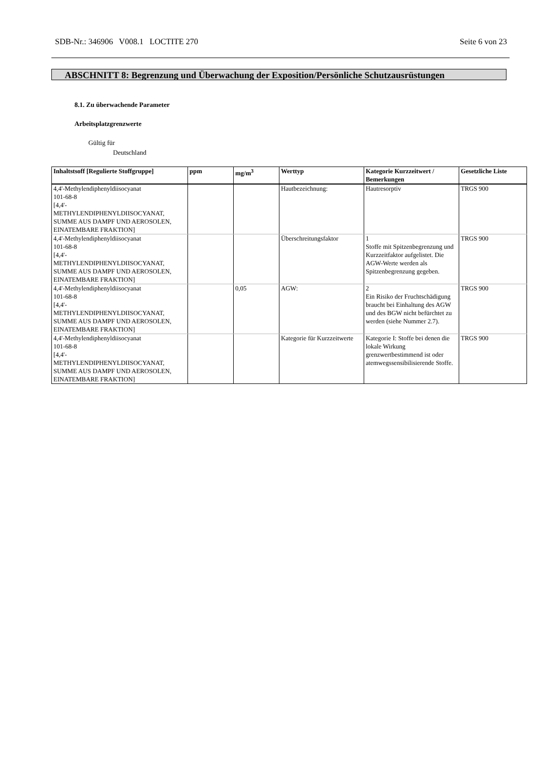SDB-Nr.: 346906 V008.1 LOCTITE 270 Seite 6 von 23
ABSCHNITT 8: Begrenzung und Überwachung der Exposition/Persönliche Schutzausrüstungen
8.1. Zu überwachende Parameter
Arbeitsplatzgrenzwerte
Gültig für
Deutschland
| Inhaltstsoff [Regulierte Stoffgruppe] | ppm | mg/m<sup>3</sup> | Werttyp | Kategorie Kurzzeitwert / Bemerkungen | Gesetzliche Liste |
| --- | --- | --- | --- | --- | --- |
| 4,4'-Methylendiphenyldiisocyanat 101-68-8 [4,4'- METHYLENDIPHENYLDIISOCYANAT, SUMME AUS DAMPF UND AEROSOLEN, EINATEMBARE FRAKTION] | | | Hautbezeichnung: | Hautresorptiv | TRGS 900 |
| 4,4'-Methylendiphenyldiisocyanat 101-68-8 [4,4'- METHYLENDIPHENYLDIISOCYANAT, SUMME AUS DAMPF UND AEROSOLEN, EINATEMBARE FRAKTION] | | | Überschreitungsfaktor | 1 Stoffe mit Spitzenbegrenzung und Kurzzeitfaktor aufgelistet. Die AGW-Werte werden als Spitzenbegrenzung gegeben. | TRGS 900 |
| 4,4'-Methylendiphenyldiisocyanat 101-68-8 [4,4'- METHYLENDIPHENYLDIISOCYANAT, SUMME AUS DAMPF UND AEROSOLEN, EINATEMBARE FRAKTION] | | 0,05 | AGW: | 2 Ein Risiko der Fruchtschädigung braucht bei Einhaltung des AGW und des BGW nicht befürchtet zu werden (siehe Nummer 2.7). | TRGS 900 |
| 4,4'-Methylendiphenyldiisocyanat 101-68-8 [4,4'- METHYLENDIPHENYLDIISOCYANAT, SUMME AUS DAMPF UND AEROSOLEN, EINATEMBARE FRAKTION] | | | Kategorie für Kurzzeitwerte | Kategorie I: Stoffe bei denen die lokale Wirkung grenzwertbestimmend ist oder atemwegssensibilisierende Stoffe. | TRGS 900 |